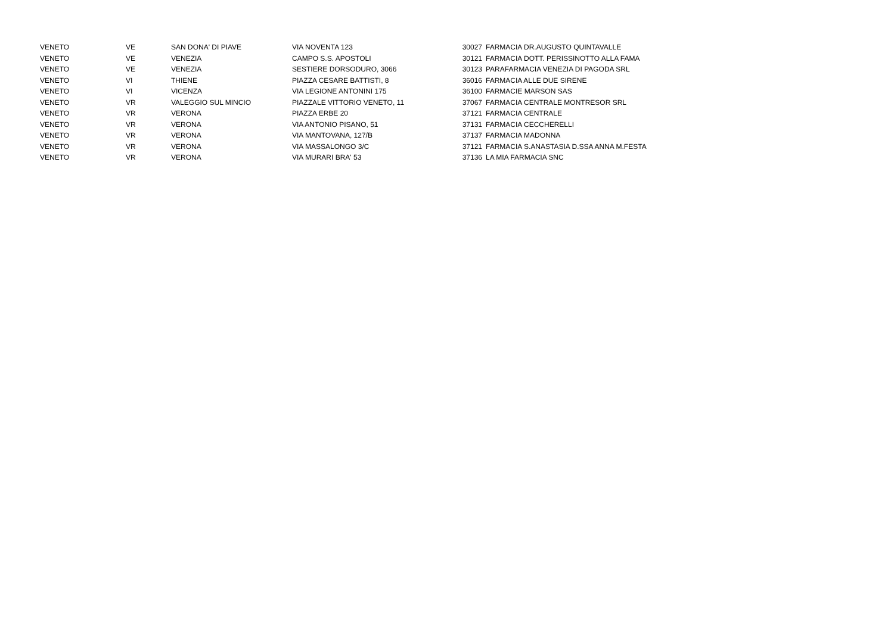| VENETO | VE | SAN DONA' DI PIAVE | VIA NOVENTA 123 | 30027 | FARMACIA DR.AUGUSTO QUINTAVALLE |
| VENETO | VE | VENEZIA | CAMPO S.S. APOSTOLI | 30121 | FARMACIA DOTT. PERISSINOTTO ALLA FAMA |
| VENETO | VE | VENEZIA | SESTIERE DORSODURO, 3066 | 30123 | PARAFARMACIA VENEZIA DI PAGODA SRL |
| VENETO | VI | THIENE | PIAZZA CESARE BATTISTI, 8 | 36016 | FARMACIA ALLE DUE SIRENE |
| VENETO | VI | VICENZA | VIA LEGIONE ANTONINI 175 | 36100 | FARMACIE MARSON SAS |
| VENETO | VR | VALEGGIO SUL MINCIO | PIAZZALE VITTORIO VENETO, 11 | 37067 | FARMACIA CENTRALE MONTRESOR SRL |
| VENETO | VR | VERONA | PIAZZA ERBE 20 | 37121 | FARMACIA CENTRALE |
| VENETO | VR | VERONA | VIA ANTONIO PISANO, 51 | 37131 | FARMACIA CECCHERELLI |
| VENETO | VR | VERONA | VIA MANTOVANA, 127/B | 37137 | FARMACIA MADONNA |
| VENETO | VR | VERONA | VIA MASSALONGO 3/C | 37121 | FARMACIA S.ANASTASIA D.SSA ANNA M.FESTA |
| VENETO | VR | VERONA | VIA MURARI BRA' 53 | 37136 | LA MIA FARMACIA SNC |